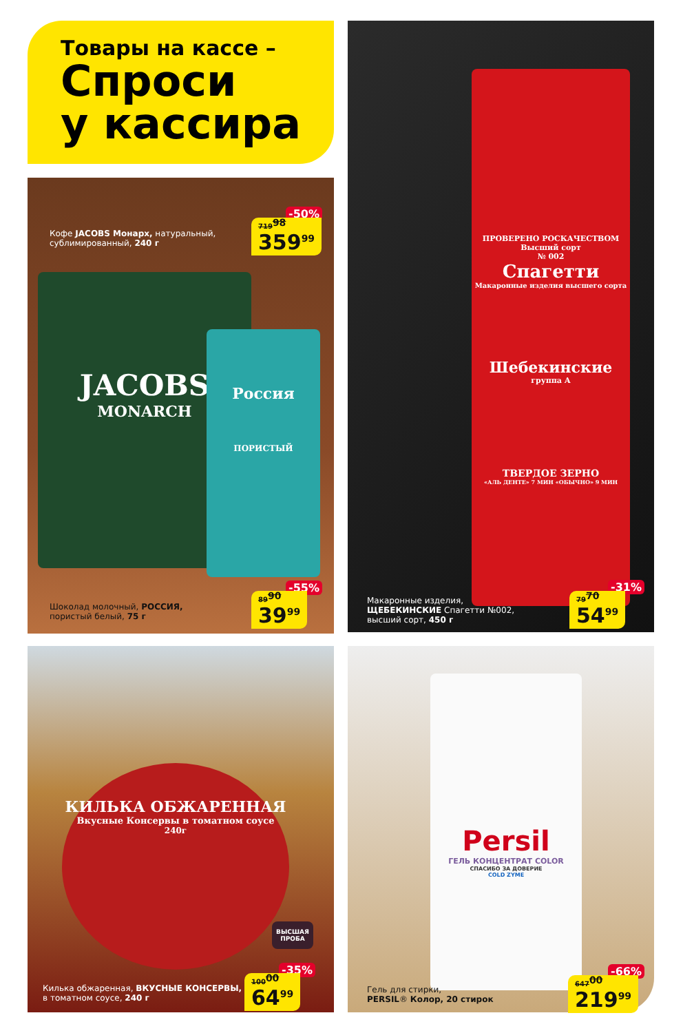Товары на кассе –
Спроси
у кассира
Кофе JACOBS Монарх, натуральный,
сублимированный, 240 г
-50%
719<sup>98</sup>
359<sup>99</sup>
JACOBS
MONARCH
Россия
ПОРИСТЫЙ
Шоколад молочный, РОССИЯ,
пористый белый, 75 г
-55%
89<sup>90</sup>
39<sup>99</sup>
ПРОВЕРЕНО РОСКАЧЕСТВОМ
Высший сорт
№ 002
Спагетти
Макаронные изделия высшего сорта
Шебекинские
группа А
ТВЕРДОЕ ЗЕРНО
«АЛЬ ДЕНТЕ» 7 МИН «ОБЫЧНО» 9 МИН
Макаронные изделия,
ЩЕБЕКИНСКИЕ Спагетти №002,
высший сорт, 450 г
-31%
79<sup>70</sup>
54<sup>99</sup>
КИЛЬКА ОБЖАРЕННАЯ
Вкусные Консервы в томатном соусе
240г
ВЫСШАЯ ПРОБА
Килька обжаренная, ВКУСНЫЕ КОНСЕРВЫ,
в томатном соусе, 240 г
-35%
100<sup>00</sup>
64<sup>99</sup>
Persil
ГЕЛЬ КОНЦЕНТРАТ COLOR
СПАСИБО ЗА ДОВЕРИЕ
COLD ZYME
Гель для стирки,
PERSIL® Колор, 20 стирок
-66%
647<sup>00</sup>
219<sup>99</sup>